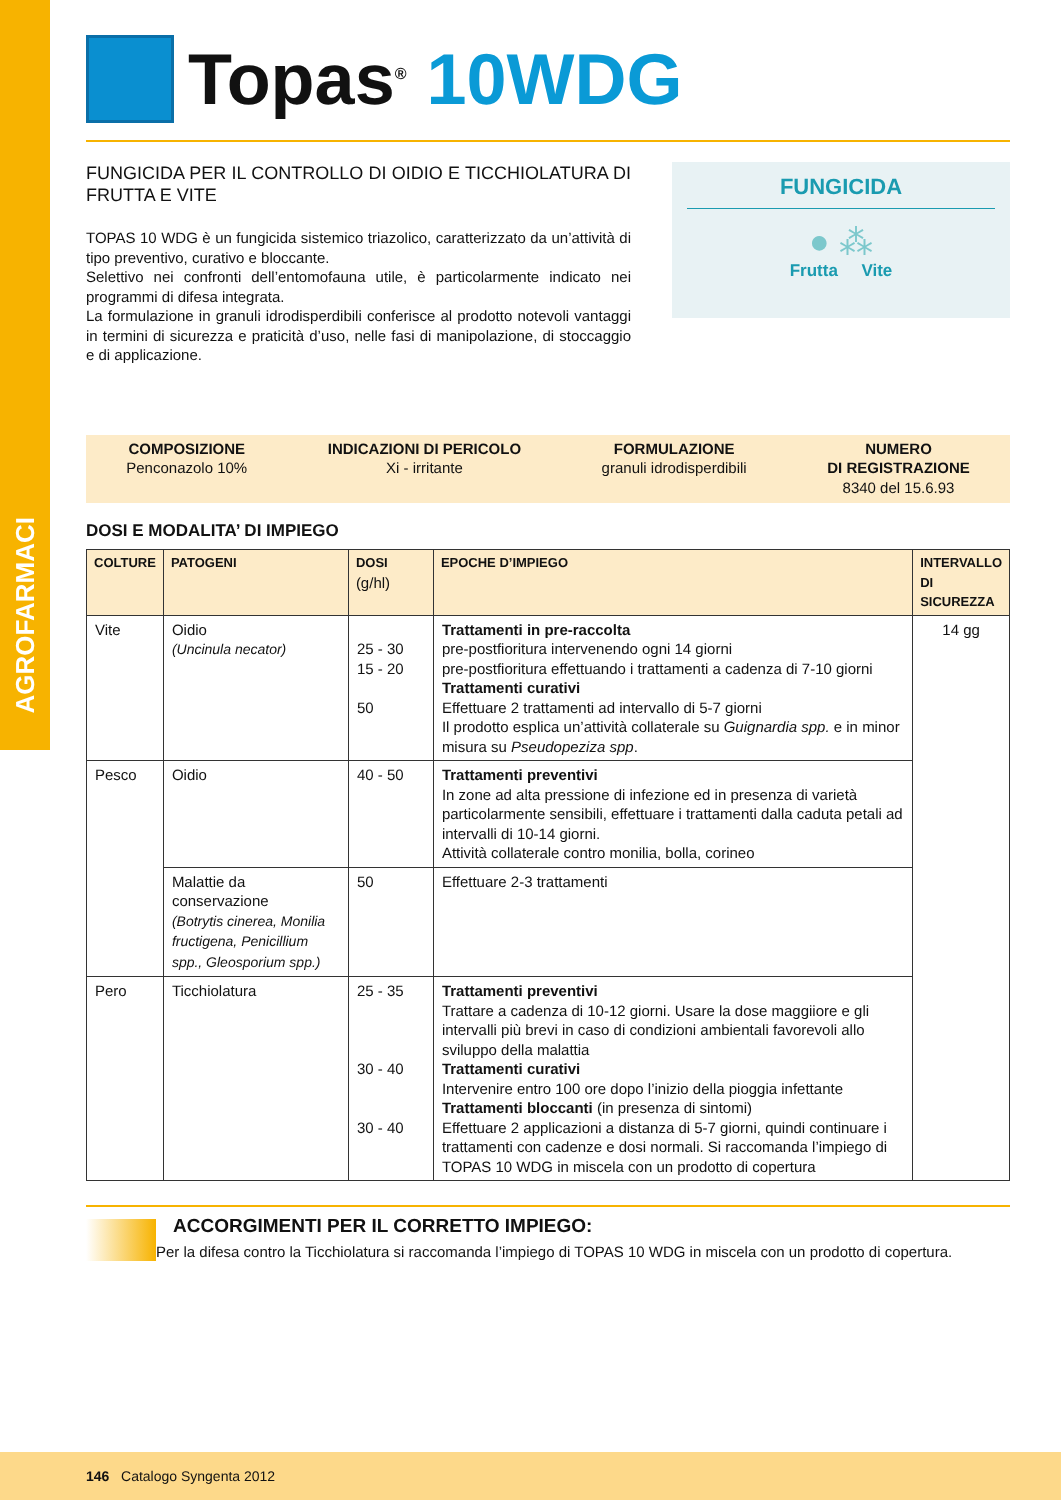AGROFARMACI
Topas<sup>®</sup> 10WDG
FUNGICIDA PER IL CONTROLLO DI OIDIO E TICCHIOLATURA DI FRUTTA E VITE
TOPAS 10 WDG è un fungicida sistemico triazolico, caratterizzato da un’attività di tipo preventivo, curativo e bloccante.
Selettivo nei confronti dell’entomofauna utile, è particolarmente indicato nei programmi di difesa integrata.
La formulazione in granuli idrodisperdibili conferisce al prodotto notevoli vantaggi in termini di sicurezza e praticità d’uso, nelle fasi di manipolazione, di stoccaggio e di applicazione.
FUNGICIDA
● ⁂
Frutta Vite
COMPOSIZIONE
Penconazolo 10%
INDICAZIONI DI PERICOLO
Xi - irritante
FORMULAZIONE
granuli idrodisperdibili
NUMERO
DI REGISTRAZIONE
8340 del 15.6.93
DOSI E MODALITA’ DI IMPIEGO
| COLTURE | PATOGENI | DOSI (g/hl) | EPOCHE D’IMPIEGO | INTERVALLO DI SICUREZZA |
| --- | --- | --- | --- | --- |
| Vite | Oidio (Uncinula necator) | 25 - 30 15 - 20 50 | Trattamenti in pre-raccolta pre-postfioritura intervenendo ogni 14 giorni pre-postfioritura effettuando i trattamenti a cadenza di 7-10 giorni Trattamenti curativi Effettuare 2 trattamenti ad intervallo di 5-7 giorni Il prodotto esplica un’attività collaterale su Guignardia spp. e in minor misura su Pseudopeziza spp . | 14 gg |
| Pesco | Oidio | 40 - 50 | Trattamenti preventivi In zone ad alta pressione di infezione ed in presenza di varietà particolarmente sensibili, effettuare i trattamenti dalla caduta petali ad intervalli di 10-14 giorni. Attività collaterale contro monilia, bolla, corineo | |
| | Malattie da conservazione (Botrytis cinerea, Monilia fructigena, Penicillium spp., Gleosporium spp.) | 50 | Effettuare 2-3 trattamenti | |
| Pero | Ticchiolatura | 25 - 35 30 - 40 30 - 40 | Trattamenti preventivi Trattare a cadenza di 10-12 giorni. Usare la dose maggiiore e gli intervalli più brevi in caso di condizioni ambientali favorevoli allo sviluppo della malattia Trattamenti curativi Intervenire entro 100 ore dopo l’inizio della pioggia infettante Trattamenti bloccanti (in presenza di sintomi) Effettuare 2 applicazioni a distanza di 5-7 giorni, quindi continuare i trattamenti con cadenze e dosi normali. Si raccomanda l’impiego di TOPAS 10 WDG in miscela con un prodotto di copertura | |
ACCORGIMENTI PER IL CORRETTO IMPIEGO:
Per la difesa contro la Ticchiolatura si raccomanda l’impiego di TOPAS 10 WDG in miscela con un prodotto di copertura.
146 Catalogo Syngenta 2012